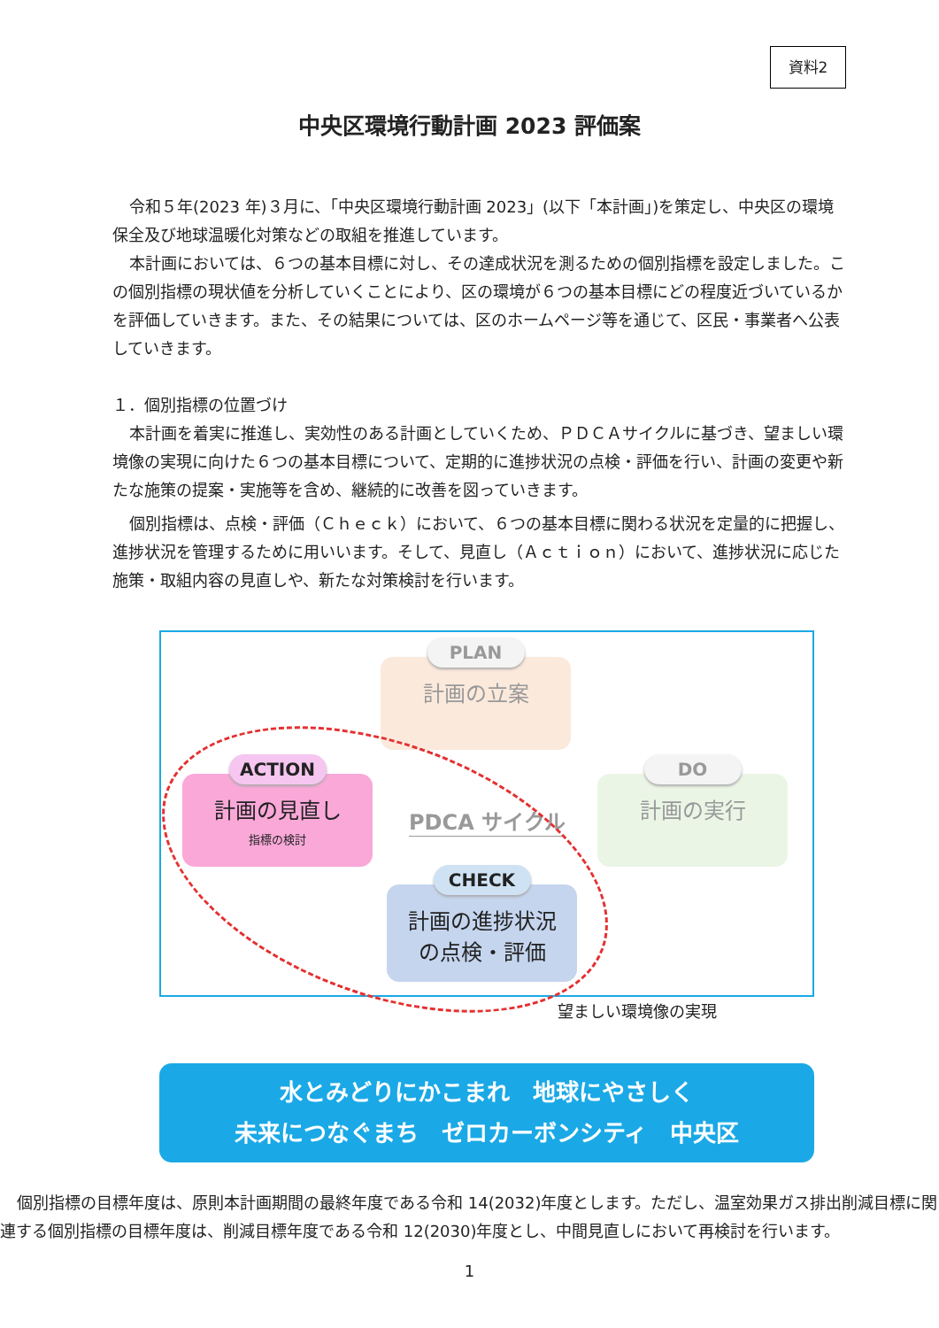資料2
中央区環境行動計画 2023 評価案
令和５年(2023 年)３月に、「中央区環境行動計画 2023」(以下「本計画」)を策定し、中央区の環境保全及び地球温暖化対策などの取組を推進しています。
本計画においては、６つの基本目標に対し、その達成状況を測るための個別指標を設定しました。この個別指標の現状値を分析していくことにより、区の環境が６つの基本目標にどの程度近づいているかを評価していきます。また、その結果については、区のホームページ等を通じて、区民・事業者へ公表していきます。
１．個別指標の位置づけ
本計画を着実に推進し、実効性のある計画としていくため、ＰＤＣＡサイクルに基づき、望ましい環境像の実現に向けた６つの基本目標について、定期的に進捗状況の点検・評価を行い、計画の変更や新たな施策の提案・実施等を含め、継続的に改善を図っていきます。
個別指標は、点検・評価（Ｃｈｅｃｋ）において、６つの基本目標に関わる状況を定量的に把握し、進捗状況を管理するために用いいます。そして、見直し（Ａｃｔｉｏｎ）において、進捗状況に応じた施策・取組内容の見直しや、新たな対策検討を行います。
PLAN
計画の立案
ACTION
計画の見直し
指標の検討
PDCA サイクル
DO
計画の実行
CHECK
計画の進捗状況
の点検・評価
望ましい環境像の実現
水とみどりにかこまれ　地球にやさしく
未来につなぐまち　ゼロカーボンシティ　中央区
個別指標の目標年度は、原則本計画期間の最終年度である令和 14(2032)年度とします。ただし、温室効果ガス排出削減目標に関連する個別指標の目標年度は、削減目標年度である令和 12(2030)年度とし、中間見直しにおいて再検討を行います。
1